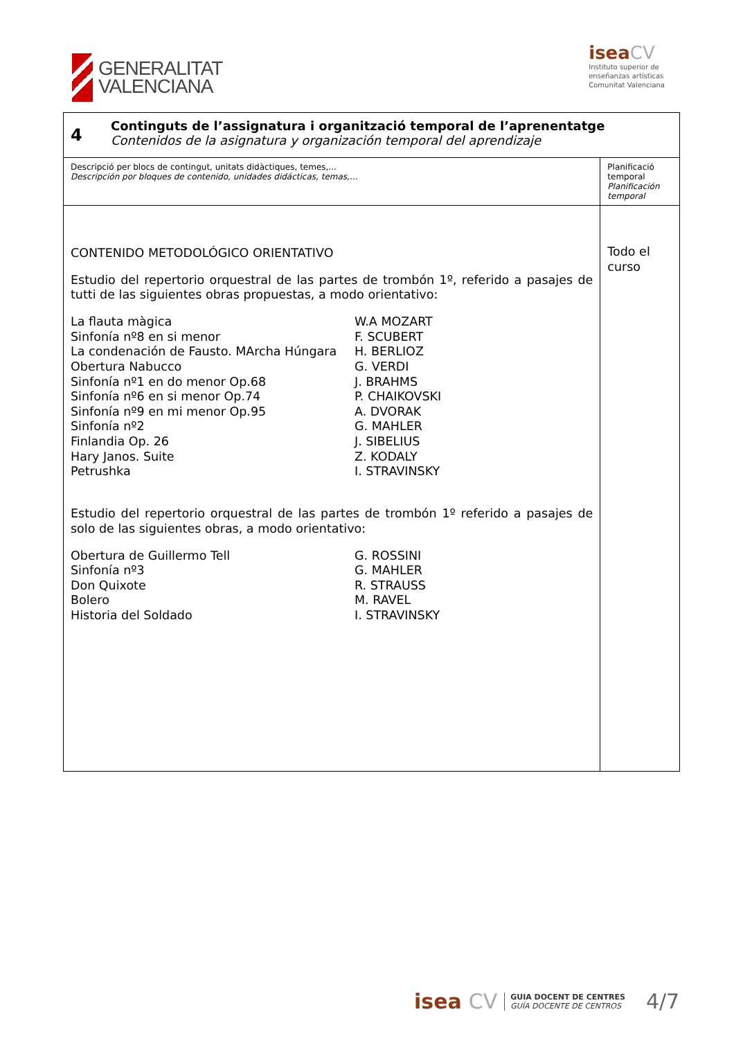GENERALITAT
VALENCIANA
isea CV
Instituto superior de
enseñanzas artísticas
Comunitat Valenciana
| 4 | Continguts de l’assignatura i organització temporal de l’aprenentatge Contenidos de la asignatura y organización temporal del aprendizaje | |
| Descripció per blocs de contingut, unitats didàctiques, temes,... Descripción por bloques de contenido, unidades didácticas, temas,… | | Planificació temporal Planificación temporal |
| CONTENIDO METODOLÓGICO ORIENTATIVO Estudio del repertorio orquestral de las partes de trombón 1º, referido a pasajes de tutti de las siguientes obras propuestas, a modo orientativo: La flauta màgica W.A MOZART Sinfonía nº8 en si menor F. SCUBERT La condenación de Fausto. MArcha Húngara H. BERLIOZ Obertura Nabucco G. VERDI Sinfonía nº1 en do menor Op.68 J. BRAHMS Sinfonía nº6 en si menor Op.74 P. CHAIKOVSKI Sinfonía nº9 en mi menor Op.95 A. DVORAK Sinfonía nº2 G. MAHLER Finlandia Op. 26 J. SIBELIUS Hary Janos. Suite Z. KODALY Petrushka I. STRAVINSKY Estudio del repertorio orquestral de las partes de trombón 1º referido a pasajes de solo de las siguientes obras, a modo orientativo: Obertura de Guillermo Tell G. ROSSINI Sinfonía nº3 G. MAHLER Don Quixote R. STRAUSS Bolero M. RAVEL Historia del Soldado I. STRAVINSKY | | Todo el curso |
isea CV GUIA DOCENT DE CENTRES
GUÍA DOCENTE DE CENTROS 4/7